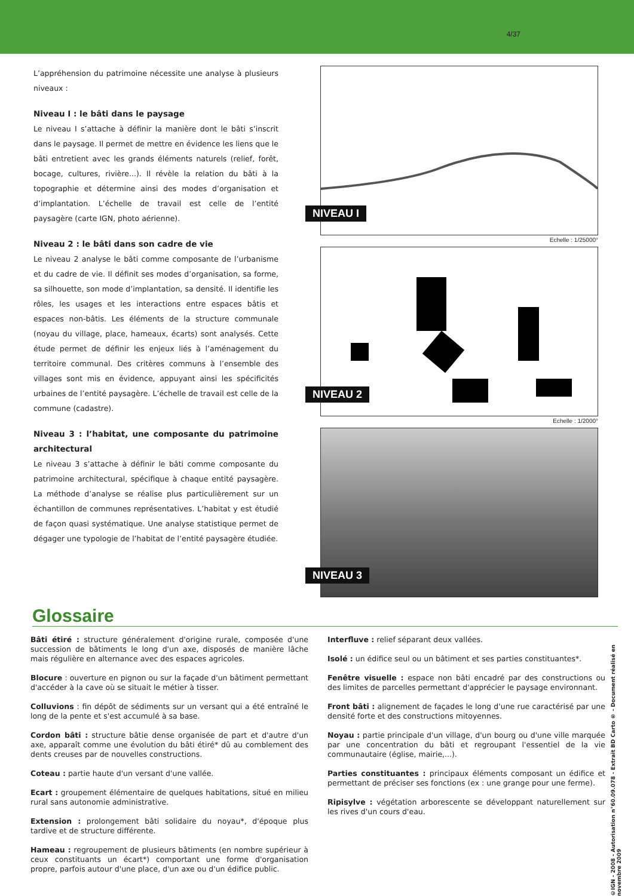4/37
L’appréhension du patrimoine nécessite une analyse à plusieurs niveaux :
Niveau I : le bâti dans le paysage
Le niveau I s’attache à définir la manière dont le bâti s’inscrit dans le paysage. Il permet de mettre en évidence les liens que le bâti entretient avec les grands éléments naturels (relief, forêt, bocage, cultures, rivière...). Il révèle la relation du bâti à la topographie et détermine ainsi des modes d’organisation et d’implantation. L’échelle de travail est celle de l’entité paysagère (carte IGN, photo aérienne).
Niveau 2 : le bâti dans son cadre de vie
Le niveau 2 analyse le bâti comme composante de l’urbanisme et du cadre de vie. Il définit ses modes d’organisation, sa forme, sa silhouette, son mode d’implantation, sa densité. Il identifie les rôles, les usages et les interactions entre espaces bâtis et espaces non-bâtis. Les éléments de la structure communale (noyau du village, place, hameaux, écarts) sont analysés. Cette étude permet de définir les enjeux liés à l’aménagement du territoire communal. Des critères communs à l’ensemble des villages sont mis en évidence, appuyant ainsi les spécificités urbaines de l’entité paysagère. L’échelle de travail est celle de la commune (cadastre).
Niveau 3 : l’habitat, une composante du patrimoine architectural
Le niveau 3 s’attache à définir le bâti comme composante du patrimoine architectural, spécifique à chaque entité paysagère. La méthode d’analyse se réalise plus particulièrement sur un échantillon de communes représentatives. L’habitat y est étudié de façon quasi systématique. Une analyse statistique permet de dégager une typologie de l’habitat de l’entité paysagère étudiée.
NIVEAU I
Echelle : 1/25000°
NIVEAU 2
Echelle : 1/2000°
NIVEAU 3
Glossaire
Bâti étiré : structure généralement d'origine rurale, composée d'une succession de bâtiments le long d'un axe, disposés de manière lâche mais régulière en alternance avec des espaces agricoles.
Blocure : ouverture en pignon ou sur la façade d'un bâtiment permettant d'accéder à la cave où se situait le métier à tisser.
Colluvions : fin dépôt de sédiments sur un versant qui a été entraîné le long de la pente et s'est accumulé à sa base.
Cordon bâti : structure bâtie dense organisée de part et d'autre d'un axe, apparaît comme une évolution du bâti étiré* dû au comblement des dents creuses par de nouvelles constructions.
Coteau : partie haute d'un versant d'une vallée.
Ecart : groupement élémentaire de quelques habitations, situé en milieu rural sans autonomie administrative.
Extension : prolongement bâti solidaire du noyau*, d'époque plus tardive et de structure différente.
Hameau : regroupement de plusieurs bâtiments (en nombre supérieur à ceux constituants un écart*) comportant une forme d'organisation propre, parfois autour d'une place, d'un axe ou d'un édifice public.
Interfluve : relief séparant deux vallées.
Isolé : un édifice seul ou un bâtiment et ses parties constituantes*.
Fenêtre visuelle : espace non bâti encadré par des constructions ou des limites de parcelles permettant d'apprécier le paysage environnant.
Front bâti : alignement de façades le long d'une rue caractérisé par une densité forte et des constructions mitoyennes.
Noyau : partie principale d'un village, d'un bourg ou d'une ville marquée par une concentration du bâti et regroupant l'essentiel de la vie communautaire (église, mairie,...).
Parties constituantes : principaux éléments composant un édifice et permettant de préciser ses fonctions (ex : une grange pour une ferme).
Ripisylve : végétation arborescente se développant naturellement sur les rives d'un cours d'eau.
©IGN - 2008 - Autorisation n°60.09.078 - Extrait BD Carto ® - Document réalisé en novembre 2009